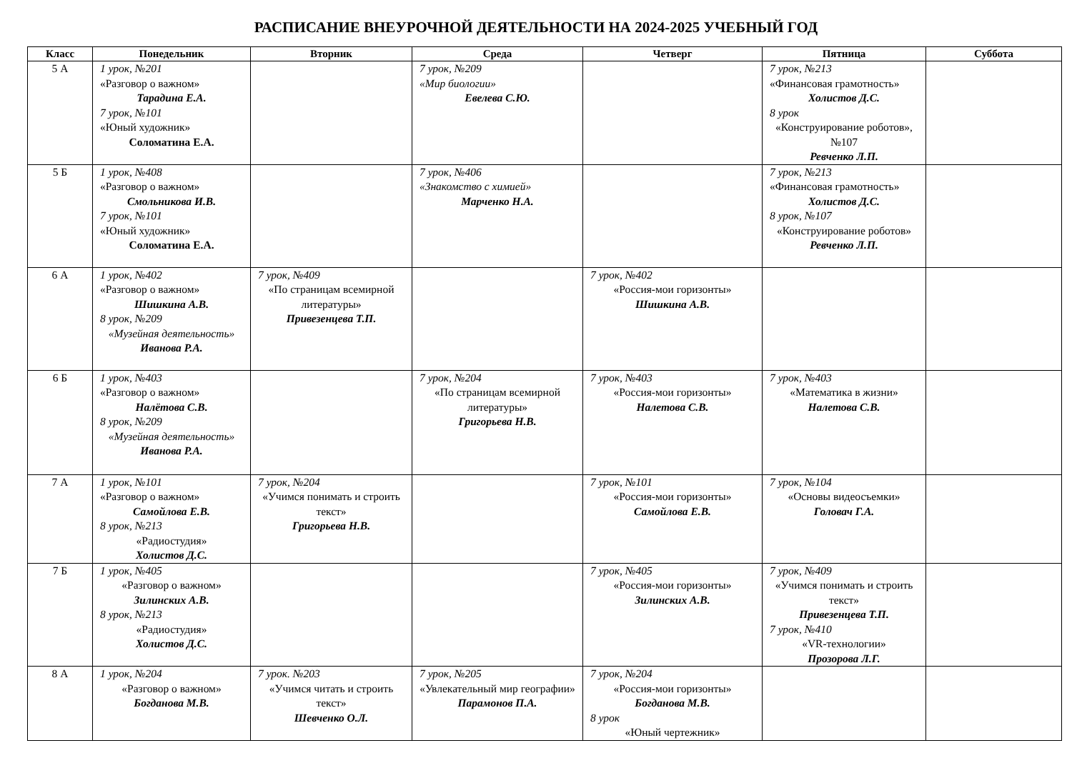РАСПИСАНИЕ ВНЕУРОЧНОЙ ДЕЯТЕЛЬНОСТИ НА 2024-2025 УЧЕБНЫЙ ГОД
| Класс | Понедельник | Вторник | Среда | Четверг | Пятница | Суббота |
| --- | --- | --- | --- | --- | --- | --- |
| 5 А | 1 урок, №201 «Разговор о важном» Тарадина Е.А. 7 урок, №101 «Юный художник» Соломатина Е.А. | | 7 урок, №209 «Мир биологии» Евелева С.Ю. | | 7 урок, №213 «Финансовая грамотность» Холистов Д.С. 8 урок «Конструирование роботов», №107 Ревченко Л.П. | |
| 5 Б | 1 урок, №408 «Разговор о важном» Смольникова И.В. 7 урок, №101 «Юный художник» Соломатина Е.А. | | 7 урок, №406 «Знакомство с химией» Марченко Н.А. | | 7 урок, №213 «Финансовая грамотность» Холистов Д.С. 8 урок, №107 «Конструирование роботов» Ревченко Л.П. | |
| 6 А | 1 урок, №402 «Разговор о важном» Шишкина А.В. 8 урок, №209 «Музейная деятельность» Иванова Р.А. | 7 урок, №409 «По страницам всемирной литературы» Привезенцева Т.П. | | 7 урок, №402 «Россия-мои горизонты» Шишкина А.В. | | |
| 6 Б | 1 урок, №403 «Разговор о важном» Налётова С.В. 8 урок, №209 «Музейная деятельность» Иванова Р.А. | | 7 урок, №204 «По страницам всемирной литературы» Григорьева Н.В. | 7 урок, №403 «Россия-мои горизонты» Налетова С.В. | 7 урок, №403 «Математика в жизни» Налетова С.В. | |
| 7 А | 1 урок, №101 «Разговор о важном» Самойлова Е.В. 8 урок, №213 «Радиостудия» Холистов Д.С. | 7 урок, №204 «Учимся понимать и строить текст» Григорьева Н.В. | | 7 урок, №101 «Россия-мои горизонты» Самойлова Е.В. | 7 урок, №104 «Основы видеосъемки» Головач Г.А. | |
| 7 Б | 1 урок, №405 «Разговор о важном» Зилинских А.В. 8 урок, №213 «Радиостудия» Холистов Д.С. | | | 7 урок, №405 «Россия-мои горизонты» Зилинских А.В. | 7 урок, №409 «Учимся понимать и строить текст» Привезенцева Т.П. 7 урок, №410 «VR-технологии» Прозорова Л.Г. | |
| 8 А | 1 урок, №204 «Разговор о важном» Богданова М.В. | 7 урок. №203 «Учимся читать и строить текст» Шевченко О.Л. | 7 урок, №205 «Увлекательный мир географии» Парамонов П.А. | 7 урок, №204 «Россия-мои горизонты» Богданова М.В. 8 урок «Юный чертежник» | | |